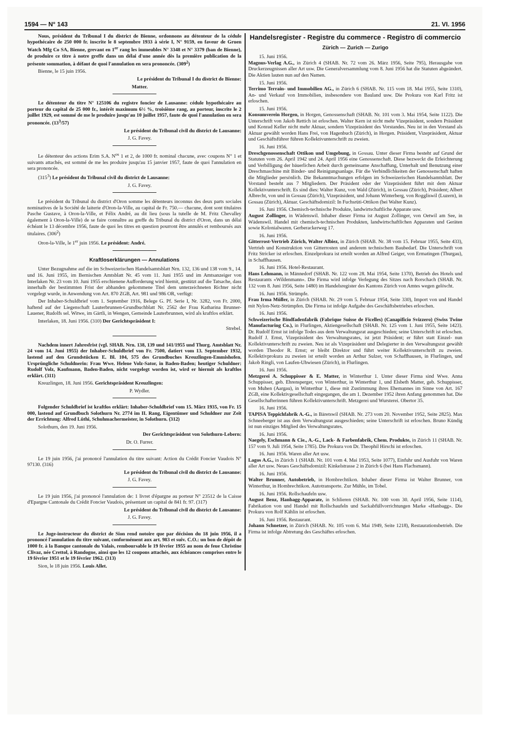1594 — N° 143 21. VI. 1956
Nous, président du Tribunal I du district de Bienne, ordonnons au détenteur de la cédule hypothécaire de 250 000 fr. inscrite le 8 septembre 1933 à série I, N° 9159, en faveur de Gruen Watch Mfg Co SA, Bienne, grevant en 1<sup>er</sup> rang les immeubles N° 3348 et N° 3379 (ban de Bienne), de produire ce titre à notre greffe dans un délai d'une année dès la première publication de la présente sommation, à défaut de quoi l'annulation en sera prononcée. (309<sup>2</sup>)
Bienne, le 15 juin 1956.
Le président du Tribunal I du district de Bienne:
Matter.
Le détenteur du titre N° 125106 du registre foncier de Lausanne: cédule hypothécaire au porteur du capital de 25 000 fr., intérêt maximum 6½ %, troisième rang, au porteur, inscrite le 2 juillet 1929, est sommé de me le produire jusqu'au 10 juillet 1957, faute de quoi l'annulation en sera prononcée. (13<sup>3</sup>/57)
Le président du Tribunal civil du district de Lausanne:
J. G. Favey.
Le détenteur des actions Erim S.A. N<sup>os</sup> 1 et 2, de 1000 fr. nominal chacune, avec coupons N° 1 et suivants attachés, est sommé de me les produire jusqu'au 15 janvier 1957, faute de quoi l'annulation en sera prononcée.
(315<sup>3</sup>) Le président du Tribunal civil du district de Lausanne:
J. G. Favey.
Le président du Tribunal du district d'Oron somme les détenteurs inconnus des deux parts sociales nominatives de la Société de laiterie d'Oron-la-Ville, au capital de Fr. 750.— chacune, dont sont titulaires Pasche Gustave, à Oron-la-Ville, et Félix André, au dit lieu (sous la tutelle de M. Fritz Chevalley également à Oron-la-Ville) de se faire connaître au greffe du Tribunal du district d'Oron, dans un délai échéant le 13 décembre 1956, faute de quoi les titres en question pourront être annulés et remboursés aux titulaires. (306<sup>2</sup>)
Oron-la-Ville, le 1<sup>er</sup> juin 1956. Le président: André.
Kraftloserklärungen — Annulations
Unter Bezugnahme auf die im Schweizerischen Handelsamtsblatt Nrn. 132, 136 und 138 vom 9., 14. und 16. Juni 1955, im Bernischen Amtsblatt Nr. 45 vom 11. Juni 1955 und im Amtsanzeiger von Interlaken Nr. 23 vom 10. Juni 1955 erschienene Aufforderung wird hiemit, gestützt auf die Tatsache, dass innerhalb der bestimmten Frist der abhanden gekommene Titel dem unterzeichneten Richter nicht vorgelegt wurde, in Anwendung von Art. 870 ZGB, Art. 981 und 986 OR, verfügt:
Der Inhaber-Schuldbrief vom 1. September 1916, Belege G. Pf. Serie I, Nr. 3282, von Fr. 2000, haftend auf der Liegenschaft Lauterbrunnen-Grundbuchblatt Nr. 2562 der Frau Katharina Brunner-Lauener, Rudolfs sel. Witwe, im Gärtli, in Wengen, Gemeinde Lauterbrunnen, wird als kraftlos erklärt.
Interlaken, 18. Juni 1956. (310) Der Gerichtspräsident I:
Strebel.
Nachdem innert Jahresfrist (vgl. SHAB. Nrn. 138, 139 und 141/1955 und Thurg. Amtsblatt Nr. 24 vom 14. Juni 1955) der Inhaber-Schuldbrief von Fr. 7500, datiert vom 13. September 1932, lastend auf den Grundstücken E. Bl. 104, 575 des Grundbuches Kreuzlingen-Emmishofen. Ursprüngliche Schuldnerin: Frau Wwe. Helene Volz-Sator, in Baden-Baden; heutiger Schuldner: Rudolf Volz, Kaufmann, Baden-Baden, nicht vorgelegt worden ist, wird er hiermit als kraftlos erklärt. (311)
Kreuzlingen, 18. Juni 1956. Gerichtspräsident Kreuzlingen:
P. Wydler.
Folgender Schuldbrief ist kraftlos erklärt: Inhaber-Schuldbrief vom 15. März 1935, von Fr. 15 000, lastend auf Grundbuch Solothurn Nr. 2774 im II. Rang, Eigentümer und Schuldner zur Zeit der Errichtung: Alfred Lüthi, Schuhmachermeister, in Solothurn. (312)
Solothurn, den 19. Juni 1956.
Der Gerichtspräsident von Solothurn-Lebern:
Dr. O. Furrer.
Le 19 juin 1956, j'ai prononcé l'annulation du titre suivant: Action du Crédit Foncier Vaudois N° 97130. (316)
Le président du Tribunal civil du district de Lausanne:
J. G. Favey.
Le 19 juin 1956, j'ai prononcé l'annulation de: 1 livret d'épargne au porteur N° 23512 de la Caisse d'Epargne Cantonale du Crédit Foncier Vaudois, présentant un capital de 841 fr. 97. (317)
Le président du Tribunal civil du district de Lausanne:
J. G. Favey.
Le Juge-instructeur du district de Sion rend notoire que par décision du 18 juin 1956, il a prononcé l'annulation du titre suivant, conformément aux art. 983 et suiv. C.O.: un bon de dépôt de 1000 fr. à la Banque cantonale du Valais, remboursable le 19 février 1955 au nom de feue Christine Clivaz, née Crettol, à Randogne, ainsi que les 12 coupons attachés, aux échéances comprises entre le 19 février 1951 et le 19 février 1962. (313)
Sion, le 18 juin 1956. Louis Allet.
Handelsregister - Registre du commerce - Registro di commercio
Zürich — Zurich — Zurigo
15. Juni 1956.
Magnus-Verlag A.G., in Zürich 4 (SHAB. Nr. 72 vom 26. März 1956, Seite 795), Herausgabe von Druckerzeugnissen aller Art usw. Die Generalversammlung vom 8. Juni 1956 hat die Statuten abgeändert. Die Aktien lauten nun auf den Namen.
15. Juni 1956.
Terrimo Terrain- und Immobilien AG., in Zürich 6 (SHAB. Nr. 115 vom 18. Mai 1955, Seite 1310), An- und Verkauf von Immobilien, insbesondere von Bauland usw. Die Prokura von Karl Fritz ist erloschen.
15. Juni 1956.
Konsumverein Horgen, in Horgen, Genossenschaft (SHAB. Nr. 101 vom 3. Mai 1954, Seite 1122). Die Unterschrift von Jakob Rettich ist erloschen. Walter Kern ist nicht mehr Vizepräsident, sondern Präsident und Konrad Keller nicht mehr Aktuar, sondern Vizepräsident des Vorstandes. Neu ist in den Vorstand als Aktuar gewählt worden Hans Frei, von Hagenbuch (Zürich), in Horgen. Präsident, Vizepräsident, Aktuar und Geschäftsführer führen Kollektivunterschrift zu zweien.
16. Juni 1956.
Dreschgenossenschaft Ottikon und Umgebung, in Gossau. Unter dieser Firma besteht auf Grund der Statuten vom 26. April 1942 und 24. April 1956 eine Genossenschaft. Diese bezweckt die Erleichterung und Verbilligung der bäuerlichen Arbeit durch gemeinsame Anschaffung, Unterhalt und Benutzung einer Dreschmaschine mit Binder- und Reinigungsanlage. Für die Verbindlichkeiten der Genossenschaft haften die Mitglieder persönlich. Die Bekanntmachungen erfolgen im Schweizerischen Handelsamtsblatt. Der Vorstand besteht aus 7 Mitgliedern. Der Präsident oder der Vizepräsident führt mit dem Aktuar Kollektivunterschrift. Es sind dies: Walter Kunz, von Wald (Zürich), in Gossau (Zürich), Präsident; Albert Albrecht, von und in Gossau (Zürich), Vizepräsident, und Johann Winterberg, von Roggliswil (Luzern), in Gossau (Zürich), Aktuar. Geschäftsdomizil: In Fuchsrüti-Ottikon (bei Walter Kunz).
16. Juni 1956. Chemisch-technische Produkte, landwirtschaftliche Apparate usw.
August Zollinger, in Wädenswil. Inhaber dieser Firma ist August Zollinger, von Oetwil am See, in Wädenswil. Handel mit chemisch-technischen Produkten, landwirtschaftlichen Apparaten und Geräten sowie Kolonialwaren. Gerberackerweg 17.
16. Juni 1956.
Gitterrost-Vertrieb Zürich, Walter Albiez, in Zürich (SHAB. Nr. 38 vom 15. Februar 1955, Seite 433), Vertrieb und Konstruktion von Gitterrosten und anderem technischem Baubedarf. Die Unterschrift von Fritz Stricker ist erloschen. Einzelprokura ist erteilt worden an Alfred Geiger, von Ermatingen (Thurgau), in Schaffhausen.
16. Juni 1956. Hotel-Restaurant.
Hans Lehmann, in Männedorf (SHAB. Nr. 122 vom 28. Mai 1954, Seite 1370), Betrieb des Hotels und Restaurants «Wildenmann». Die Firma wird infolge Verlegung des Sitzes nach Rorschach (SHAB. Nr. 132 vom 8. Juni 1956, Seite 1480) im Handelsregister des Kantons Zürich von Amtes wegen gelöscht.
16. Juni 1956. Strümpfe.
Frau Irma Müller, in Zürich (SHAB. Nr. 29 vom 5. Februar 1954, Seite 330), Import von und Handel mit Nylon-Netz-Strümpfen. Die Firma ist infolge Aufgabe des Geschäftsbetriebes erloschen.
16. Juni 1956.
Schweizerische Bindfadenfabrik (Fabrique Suisse de Ficelles) (Canapificio Svizzero) (Swiss Twine Manufacturing Co.), in Flurlingen, Aktiengesellschaft (SHAB. Nr. 125 vom 1. Juni 1955, Seite 1423). Dr. Rudolf Ernst ist infolge Todes aus dem Verwaltungsrat ausgeschieden; seine Unterschrift ist erloschen. Rudolf J. Ernst, Vizepräsident des Verwaltungsrates, ist jetzt Präsident; er führt statt Einzel- nun Kollektivunterschrift zu zweien. Neu ist als Vizepräsident und Delegierter in den Verwaltungsrat gewählt worden Theodor R. Ernst; er bleibt Direktor und führt weiter Kollektivunterschrift zu zweien. Kollektivprokura zu zweien ist erteilt worden an Arthur Sulzer, von Schaffhausen, in Flurlingen, und Jakob Ringli, von Laufen-Uhwiesen (Zürich), in Flurlingen.
16. Juni 1956.
Metzgerei A. Schuppisser & E. Matter, in Winterthur 1. Unter dieser Firma sind Wwe. Anna Schuppisser, geb. Ehrensperger, von Winterthur, in Winterthur 1, und Elsbeth Matter, geb. Schuppisser, von Muhen (Aargau), in Winterthur 1, diese mit Zustimmung ihres Ehemannes im Sinne von Art. 167 ZGB, eine Kollektivgesellschaft eingegangen, die am 1. Dezember 1952 ihren Anfang genommen hat. Die Gesellschafterinnen führen Kollektivunterschrift. Metzgerei und Wursterei. Obertor 35.
16. Juni 1956.
TAPISA Teppichfabrik A.-G., in Bäretswil (SHAB. Nr. 273 vom 20. November 1952, Seite 2825). Max Schneeberger ist aus dem Verwaltungsrat ausgeschieden; seine Unterschrift ist erloschen. Bruno Kündig ist nun einziges Mitglied des Verwaltungsrates.
16. Juni 1956.
Naegely, Eschmann & Cie., A.-G., Lack- & Farbenfabrik, Chem. Produkte, in Zürich 11 (SHAB. Nr. 157 vom 9. Juli 1954, Seite 1785). Die Prokura von Dr. Theophil Hirschi ist erloschen.
16. Juni 1956. Waren aller Art usw.
Lagos A.G., in Zürich 1 (SHAB. Nr. 101 vom 4. Mai 1953, Seite 1077), Einfuhr und Ausfuhr von Waren aller Art usw. Neues Geschäftsdomizil: Kinkelstrasse 2 in Zürich 6 (bei Hans Flachsmann).
16. Juni 1956.
Walter Brunner, Autobetrieb, in Hombrechtikon. Inhaber dieser Firma ist Walter Brunner, von Winterthur, in Hombrechtikon. Autotransporte. Zur Mühle, im Tobel.
16. Juni 1956. Rollschaufeln usw.
August Benz, Hanbagg-Apparate, in Schlieren (SHAB. Nr. 100 vom 30. April 1956, Seite 1114), Fabrikation von und Handel mit Rollschaufeln und Sackabfüllvorrichtungen Marke «Hanbagg». Die Prokura von Rolf Kählin ist erloschen.
16. Juni 1956. Restaurant.
Johann Schnetzer, in Zürich (SHAB. Nr. 105 vom 6. Mai 1949, Seite 1218), Restaurationsbetrieb. Die Firma ist infolge Abtretung des Geschäftes erloschen.